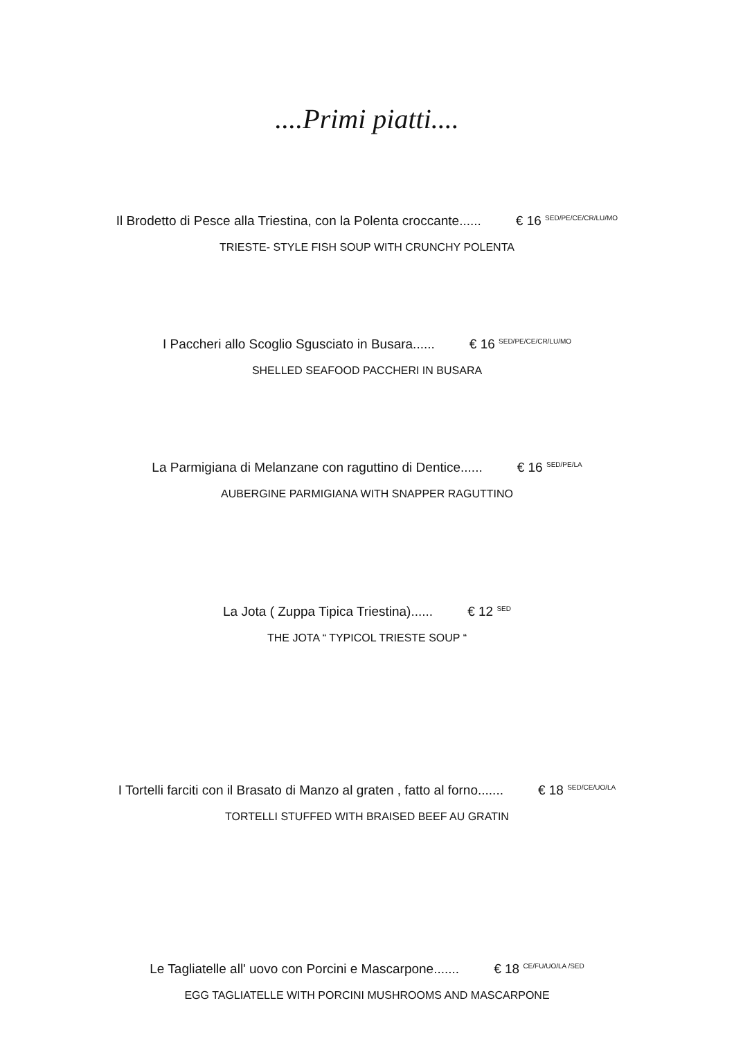....Primi piatti....
Il Brodetto di Pesce alla Triestina, con la Polenta croccante...... € 16 <sup>SED/PE/CE/CR/LU/MO</sup>
TRIESTE- STYLE FISH SOUP WITH CRUNCHY POLENTA
I Paccheri allo Scoglio Sgusciato in Busara...... € 16 <sup>SED/PE/CE/CR/LU/MO</sup>
SHELLED SEAFOOD PACCHERI IN BUSARA
La Parmigiana di Melanzane con raguttino di Dentice...... € 16 <sup>SED/PE/LA</sup>
AUBERGINE PARMIGIANA WITH SNAPPER RAGUTTINO
La Jota ( Zuppa Tipica Triestina)...... € 12 <sup>SED</sup>
THE JOTA “ TYPICOL TRIESTE SOUP “
I Tortelli farciti con il Brasato di Manzo al graten , fatto al forno....... € 18 <sup>SED/CE/UO/LA</sup>
TORTELLI STUFFED WITH BRAISED BEEF AU GRATIN
Le Tagliatelle all' uovo con Porcini e Mascarpone....... € 18 <sup>CE/FU/UO/LA /SED</sup>
EGG TAGLIATELLE WITH PORCINI MUSHROOMS AND MASCARPONE